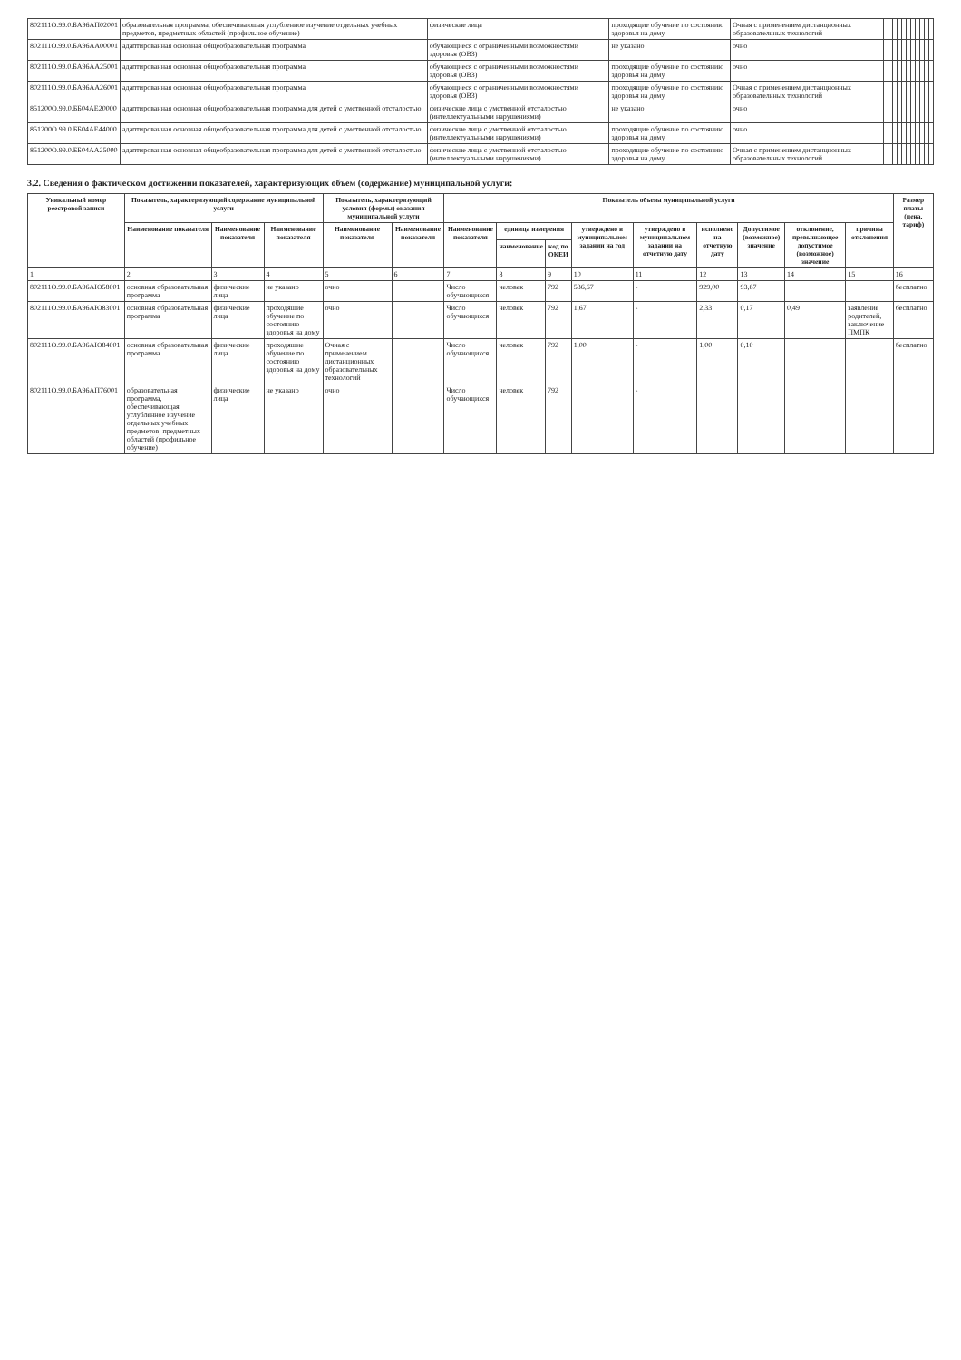| 802111О.99.0.БА96АП02001 | образовательная программа, обеспечивающая углубленное изучение отдельных учебных предметов, предметных областей (профильное обучение) | физические лица | проходящие обучение по состоянию здоровья на дому | Очная с применением дистанционных образовательных технологий | | | | | | | | | | | |
| 802111О.99.0.БА96АА00001 | адаптированная основная общеобразовательная программа | обучающиеся с ограниченными возможностями здоровья (ОВЗ) | не указано | очно | | | | | | | | | | | |
| 802111О.99.0.БА96АА25001 | адаптированная основная общеобразовательная программа | обучающиеся с ограниченными возможностями здоровья (ОВЗ) | проходящие обучение по состоянию здоровья на дому | очно | | | | | | | | | | | |
| 802111О.99.0.БА96АА26001 | адаптированная основная общеобразовательная программа | обучающиеся с ограниченными возможностями здоровья (ОВЗ) | проходящие обучение по состоянию здоровья на дому | Очная с применением дистанционных образовательных технологий | | | | | | | | | | | |
| 851200О.99.0.ББ04АЕ20000 | адаптированная основная общеобразовательная программа для детей с умственной отсталостью | физические лица с умственной отсталостью (интеллектуальными нарушениями) | не указано | очно | | | | | | | | | | | |
| 851200О.99.0.ББ04АЕ44000 | адаптированная основная общеобразовательная программа для детей с умственной отсталостью | физические лица с умственной отсталостью (интеллектуальными нарушениями) | проходящие обучение по состоянию здоровья на дому | очно | | | | | | | | | | | |
| 851200О.99.0.ББ04АА25000 | адаптированная основная общеобразовательная программа для детей с умственной отсталостью | физические лица с умственной отсталостью (интеллектуальными нарушениями) | проходящие обучение по состоянию здоровья на дому | Очная с применением дистанционных образовательных технологий | | | | | | | | | | | |
3.2. Сведения о фактическом достижении показателей, характеризующих объем (содержание) муниципальной услуги:
| Уникальный номер реестровой записи | Показатель, характеризующий содержание муниципальной услуги | | | Показатель, характеризующий условия (формы) оказания муниципальной услуги | | Показатель объема муниципальной услуги | | | | | | | | | Размер платы (цена, тариф) |
| --- | --- | --- | --- | --- | --- | --- | --- | --- | --- | --- | --- | --- | --- | --- | --- |
| | Наименование показателя | Наименование показателя | Наименование показателя | Наименование показателя | Наименование показателя | Наименование показателя | единица измерения | | утверждено в муниципальном задании на год | утверждено в муниципальном задании на отчетную дату | исполнено на отчетную дату | Допустимое (возможное) значение | отклонение, превышающее допустимое (возможное) значение | причина отклонения | |
| | | | | | | | наименование | код по ОКЕИ | | | | | | | |
| 1 | 2 | 3 | 4 | 5 | 6 | 7 | 8 | 9 | 10 | 11 | 12 | 13 | 14 | 15 | 16 |
| 802111О.99.0.БА96АЮ58001 | основная образовательная программа | физические лица | не указано | очно | | Число обучающихся | человек | 792 | 536,67 | - | 929,00 | 93,67 | | | бесплатно |
| 802111О.99.0.БА96АЮ83001 | основная образовательная программа | физические лица | проходящие обучение по состоянию здоровья на дому | очно | | Число обучающихся | человек | 792 | 1,67 | - | 2,33 | 0,17 | 0,49 | заявление родителей, заключение ПМПК | бесплатно |
| 802111О.99.0.БА96АЮ84001 | основная образовательная программа | физические лица | проходящие обучение по состоянию здоровья на дому | Очная с применением дистанционных образовательных технологий | | Число обучающихся | человек | 792 | 1,00 | - | 1,00 | 0,10 | | | бесплатно |
| 802111О.99.0.БА96АП76001 | образовательная программа, обеспечивающая углубленное изучение отдельных учебных предметов, предметных областей (профильное обучение) | физические лица | не указано | очно | | Число обучающихся | человек | 792 | | - | | | | | |